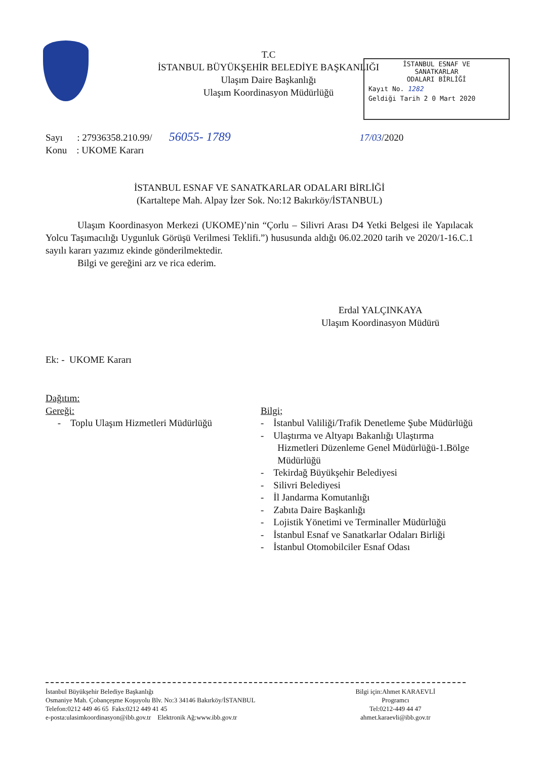T.C
İSTANBUL BÜYÜKŞEHİR BELEDİYE BAŞKANLIĞI
Ulaşım Daire Başkanlığı
Ulaşım Koordinasyon Müdürlüğü
İSTANBUL ESNAF VE
SANATKARLAR
ODALARI BİRLİĞİ
Kayıt No. 1282
Geldiği Tarih 2 0 Mart 2020
Sayı : 27936358.210.99/ 56055- 1789 17/03/2020
Konu : UKOME Kararı
İSTANBUL ESNAF VE SANATKARLAR ODALARI BİRLİĞİ
(Kartaltepe Mah. Alpay İzer Sok. No:12 Bakırköy/İSTANBUL)
Ulaşım Koordinasyon Merkezi (UKOME)’nin “Çorlu – Silivri Arası D4 Yetki Belgesi ile Yapılacak Yolcu Taşımacılığı Uygunluk Görüşü Verilmesi Teklifi.”) hususunda aldığı 06.02.2020 tarih ve 2020/1-16.C.1 sayılı kararı yazımız ekinde gönderilmektedir.
Bilgi ve gereğini arz ve rica ederim.
Erdal YALÇINKAYA
Ulaşım Koordinasyon Müdürü
Ek: - UKOME Kararı
Dağıtım:
Gereği:
- Toplu Ulaşım Hizmetleri Müdürlüğü
Bilgi;
- İstanbul Valiliği/Trafik Denetleme Şube Müdürlüğü
- Ulaştırma ve Altyapı Bakanlığı Ulaştırma
Hizmetleri Düzenleme Genel Müdürlüğü-1.Bölge
Müdürlüğü
- Tekirdağ Büyükşehir Belediyesi
- Silivri Belediyesi
- İl Jandarma Komutanlığı
- Zabıta Daire Başkanlığı
- Lojistik Yönetimi ve Terminaller Müdürlüğü
- İstanbul Esnaf ve Sanatkarlar Odaları Birliği
- İstanbul Otomobilciler Esnaf Odası
İstanbul Büyükşehir Belediye Başkanlığı
Osmaniye Mah. Çobançeşme Koşuyolu Blv. No:3 34146 Bakırköy/İSTANBUL
Telefon:0212 449 46 65 Faks:0212 449 41 45
e-posta:ulasimkoordinasyon@ibb.gov.tr Elektronik Ağ:www.ibb.gov.tr
Bilgi için:Ahmet KARAEVLİ
Programcı
Tel:0212-449 44 47
ahmet.karaevli@ibb.gov.tr